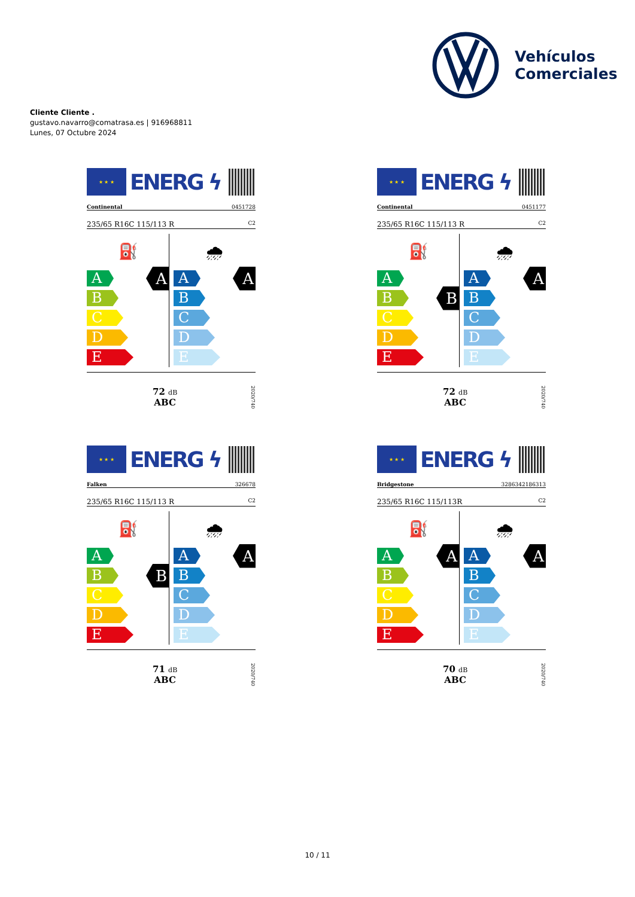Vehículos
Comerciales
Cliente Cliente .
gustavo.navarro@comatrasa.es | 916968811
Lunes, 07 Octubre 2024
★ ★ ★
ENERG ϟ
Continental 0451728
235/65 R16C 115/113 R C2
⛽
A
A
B
C
D
E
🌧
A
A
B
C
D
E
72 dB
ABC
2020/740
★ ★ ★
ENERG ϟ
Continental 0451177
235/65 R16C 115/113 R C2
⛽
A
B
B
C
D
E
🌧
A
A
B
C
D
E
72 dB
ABC
2020/740
★ ★ ★
ENERG ϟ
Falken 326678
235/65 R16C 115/113 R C2
⛽
A
B
B
C
D
E
🌧
A
A
B
C
D
E
71 dB
ABC
2020/740
★ ★ ★
ENERG ϟ
Bridgestone 3286342186313
235/65 R16C 115/113R C2
⛽
A
A
B
C
D
E
🌧
A
A
B
C
D
E
70 dB
ABC
2020/740
10 / 11